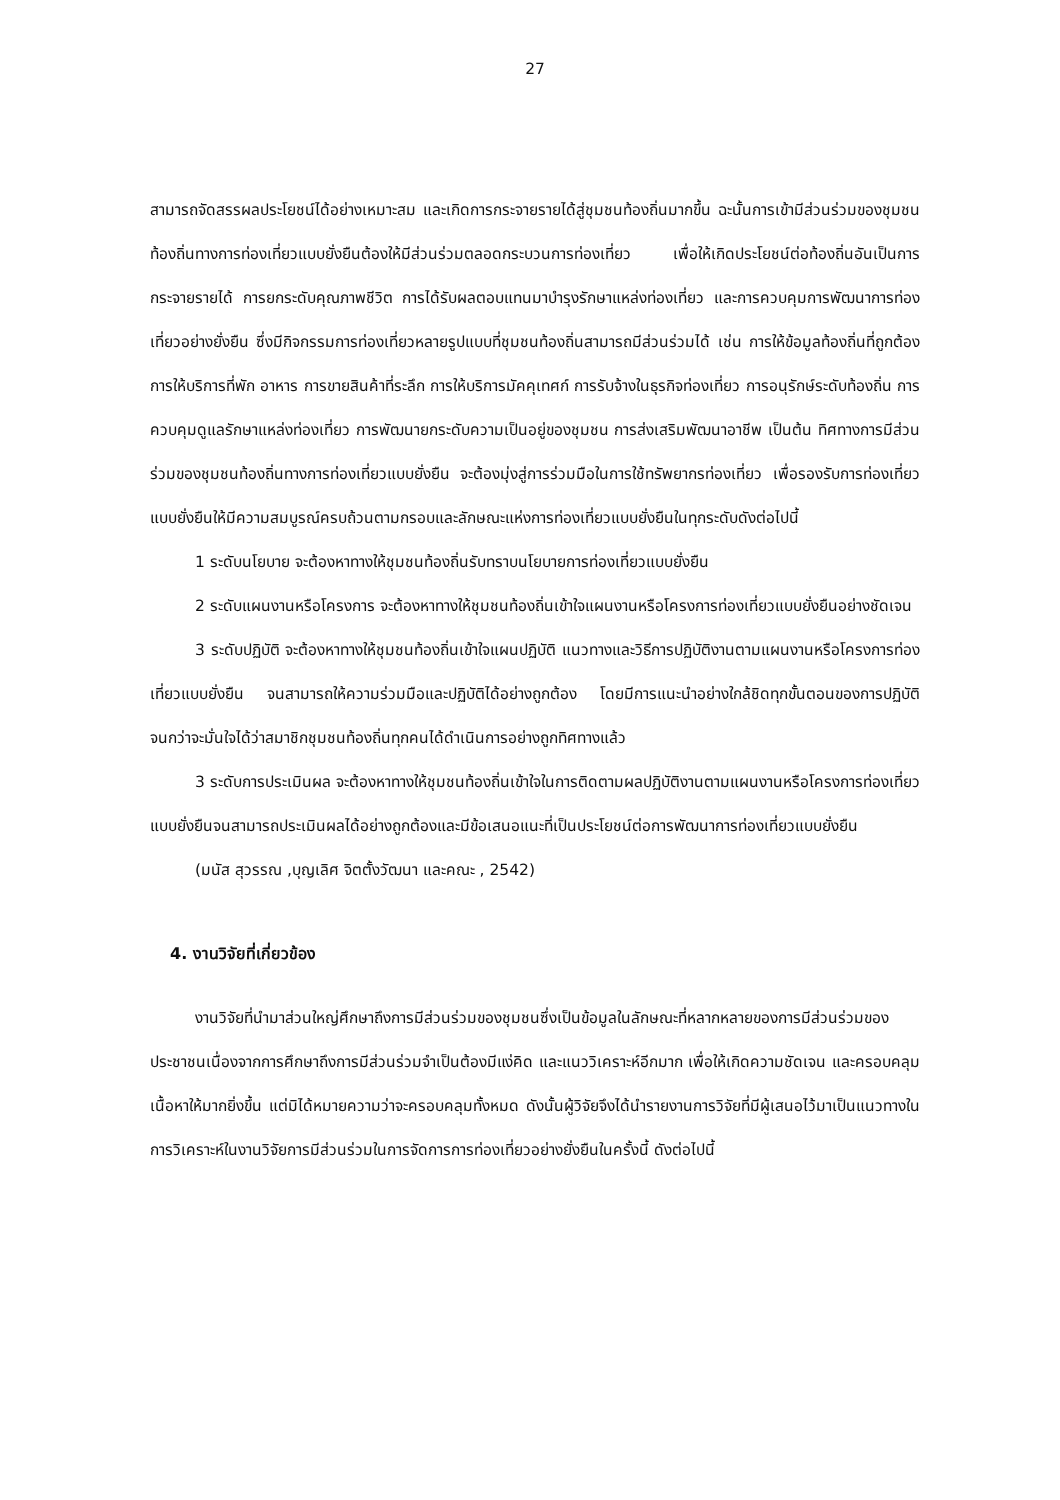27
สามารถจัดสรรผลประโยชน์ได้อย่างเหมาะสม และเกิดการกระจายรายได้สู่ชุมชนท้องถิ่นมากขึ้น ฉะนั้นการเข้ามีส่วนร่วมของชุมชนท้องถิ่นทางการท่องเที่ยวแบบยั่งยืนต้องให้มีส่วนร่วมตลอดกระบวนการท่องเที่ยว เพื่อให้เกิดประโยชน์ต่อท้องถิ่นอันเป็นการกระจายรายได้ การยกระดับคุณภาพชีวิต การได้รับผลตอบแทนมาบำรุงรักษาแหล่งท่องเที่ยว และการควบคุมการพัฒนาการท่องเที่ยวอย่างยั่งยืน ซึ่งมีกิจกรรมการท่องเที่ยวหลายรูปแบบที่ชุมชนท้องถิ่นสามารถมีส่วนร่วมได้ เช่น การให้ข้อมูลท้องถิ่นที่ถูกต้อง การให้บริการที่พัก อาหาร การขายสินค้าที่ระลึก การให้บริการมัคคุเทศก์ การรับจ้างในธุรกิจท่องเที่ยว การอนุรักษ์ระดับท้องถิ่น การควบคุมดูแลรักษาแหล่งท่องเที่ยว การพัฒนายกระดับความเป็นอยู่ของชุมชน การส่งเสริมพัฒนาอาชีพ เป็นต้น ทิศทางการมีส่วนร่วมของชุมชนท้องถิ่นทางการท่องเที่ยวแบบยั่งยืน จะต้องมุ่งสู่การร่วมมือในการใช้ทรัพยากรท่องเที่ยว เพื่อรองรับการท่องเที่ยวแบบยั่งยืนให้มีความสมบูรณ์ครบถ้วนตามกรอบและลักษณะแห่งการท่องเที่ยวแบบยั่งยืนในทุกระดับดังต่อไปนี้
1 ระดับนโยบาย จะต้องหาทางให้ชุมชนท้องถิ่นรับทราบนโยบายการท่องเที่ยวแบบยั่งยืน
2 ระดับแผนงานหรือโครงการ จะต้องหาทางให้ชุมชนท้องถิ่นเข้าใจแผนงานหรือโครงการท่องเที่ยวแบบยั่งยืนอย่างชัดเจน
3 ระดับปฏิบัติ จะต้องหาทางให้ชุมชนท้องถิ่นเข้าใจแผนปฏิบัติ แนวทางและวิธีการปฏิบัติงานตามแผนงานหรือโครงการท่องเที่ยวแบบยั่งยืน จนสามารถให้ความร่วมมือและปฏิบัติได้อย่างถูกต้อง โดยมีการแนะนำอย่างใกล้ชิดทุกขั้นตอนของการปฏิบัติ จนกว่าจะมั่นใจได้ว่าสมาชิกชุมชนท้องถิ่นทุกคนได้ดำเนินการอย่างถูกทิศทางแล้ว
3 ระดับการประเมินผล จะต้องหาทางให้ชุมชนท้องถิ่นเข้าใจในการติดตามผลปฏิบัติงานตามแผนงานหรือโครงการท่องเที่ยวแบบยั่งยืนจนสามารถประเมินผลได้อย่างถูกต้องและมีข้อเสนอแนะที่เป็นประโยชน์ต่อการพัฒนาการท่องเที่ยวแบบยั่งยืน
(มนัส สุวรรณ ,บุญเลิศ จิตตั้งวัฒนา และคณะ , 2542)
4. งานวิจัยที่เกี่ยวข้อง
งานวิจัยที่นำมาส่วนใหญ่ศึกษาถึงการมีส่วนร่วมของชุมชนซึ่งเป็นข้อมูลในลักษณะที่หลากหลายของการมีส่วนร่วมของประชาชนเนื่องจากการศึกษาถึงการมีส่วนร่วมจำเป็นต้องมีแง่คิด และแนววิเคราะห์อีกมาก เพื่อให้เกิดความชัดเจน และครอบคลุมเนื้อหาให้มากยิ่งขึ้น แต่มิได้หมายความว่าจะครอบคลุมทั้งหมด ดังนั้นผู้วิจัยจึงได้นำรายงานการวิจัยที่มีผู้เสนอไว้มาเป็นแนวทางในการวิเคราะห์ในงานวิจัยการมีส่วนร่วมในการจัดการการท่องเที่ยวอย่างยั่งยืนในครั้งนี้ ดังต่อไปนี้